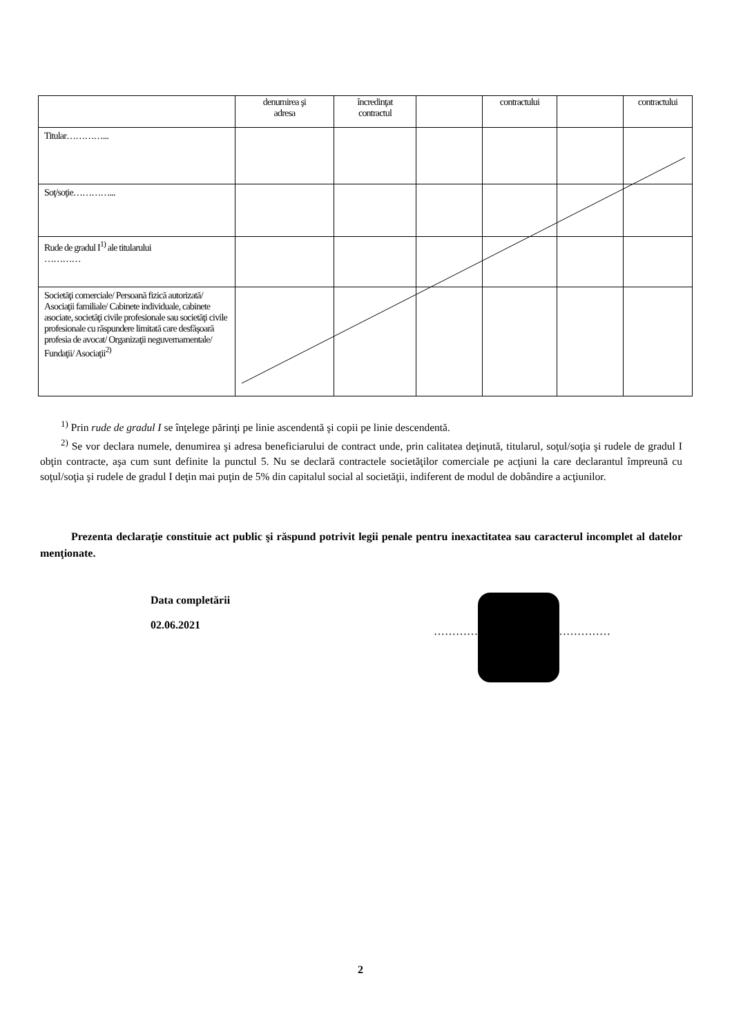| | denumirea şi adresa | încredinţat contractul | | contractului | | contractului |
| --- | --- | --- | --- | --- | --- | --- |
| Titular…………... | | | | | | |
| Soţ/soţie…………... | | | | | | |
| Rude de gradul I<sup>1)</sup> ale titularului ………… | | | | | | |
| Societăţi comerciale/ Persoană fizică autorizată/ Asociaţii familiale/ Cabinete individuale, cabinete asociate, societăţi civile profesionale sau societăţi civile profesionale cu răspundere limitată care desfăşoară profesia de avocat/ Organizaţii neguvernamentale/ Fundaţii/ Asociaţii<sup>2)</sup> | | | | | | |
<sup>1)</sup> Prin rude de gradul I se înţelege părinţi pe linie ascendentă şi copii pe linie descendentă.
<sup>2)</sup> Se vor declara numele, denumirea şi adresa beneficiarului de contract unde, prin calitatea deţinută, titularul, soţul/soţia şi rudele de gradul I obţin contracte, aşa cum sunt definite la punctul 5. Nu se declară contractele societăţilor comerciale pe acţiuni la care declarantul împreună cu soţul/soţia şi rudele de gradul I deţin mai puţin de 5% din capitalul social al societăţii, indiferent de modul de dobândire a acţiunilor.
Prezenta declaraţie constituie act public şi răspund potrivit legii penale pentru inexactitatea sau caracterul incomplet al datelor menţionate.
Data completării
02.06.2021
…………………………………………
2